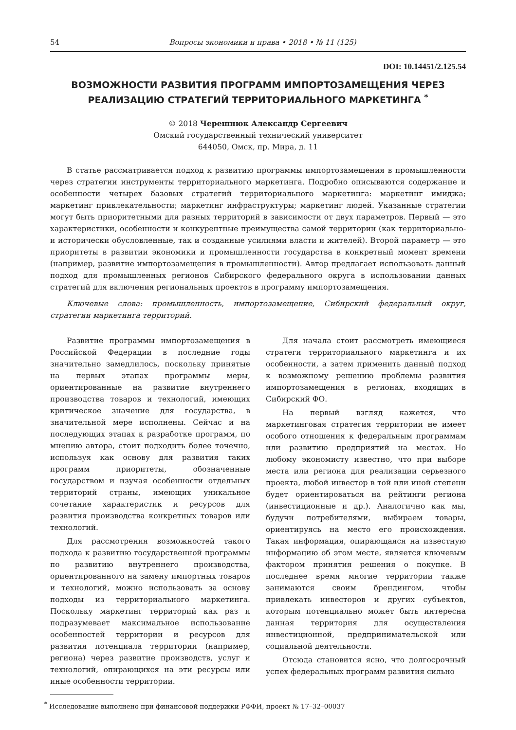54 Вопросы экономики и права • 2018 • № 11 (125)
DOI: 10.14451/2.125.54
ВОЗМОЖНОСТИ РАЗВИТИЯ ПРОГРАММ ИМПОРТОЗАМЕЩЕНИЯ ЧЕРЕЗ РЕАЛИЗАЦИЮ СТРАТЕГИЙ ТЕРРИТОРИАЛЬНОГО МАРКЕТИНГА <sup>*</sup>
© 2018 Черешнюк Александр Сергеевич
Омский государственный технический университет
644050, Омск, пр. Мира, д. 11
В статье рассматривается подход к развитию программы импортозамещения в промышленности через стратегии инструменты территориального маркетинга. Подробно описываются содержание и особенности четырех базовых стратегий территориального маркетинга: маркетинг имиджа; маркетинг привлекательности; маркетинг инфраструктуры; маркетинг людей. Указанные стратегии могут быть приоритетными для разных территорий в зависимости от двух параметров. Первый — это характеристики, особенности и конкурентные преимущества самой территории (как территориально- и исторически обусловленные, так и созданные усилиями власти и жителей). Второй параметр — это приоритеты в развитии экономики и промышленности государства в конкретный момент времени (например, развитие импортозамещения в промышленности). Автор предлагает использовать данный подход для промышленных регионов Сибирского федерального округа в использовании данных стратегий для включения региональных проектов в программу импортозамещения.
Ключевые слова: промышленность, импортозамещение, Сибирский федеральный округ, стратегии маркетинга территорий.
Развитие программы импортозамещения в Российской Федерации в последние годы значительно замедлилось, поскольку принятые на первых этапах программы меры, ориентированные на развитие внутреннего производства товаров и технологий, имеющих критическое значение для государства, в значительной мере исполнены. Сейчас и на последующих этапах к разработке программ, по мнению автора, стоит подходить более точечно, используя как основу для развития таких программ приоритеты, обозначенные государством и изучая особенности отдельных территорий страны, имеющих уникальное сочетание характеристик и ресурсов для развития производства конкретных товаров или технологий.
Для рассмотрения возможностей такого подхода к развитию государственной программы по развитию внутреннего производства, ориентированного на замену импортных товаров и технологий, можно использовать за основу подходы из территориального маркетинга. Поскольку маркетинг территорий как раз и подразумевает максимальное использование особенностей территории и ресурсов для развития потенциала территории (например, региона) через развитие производств, услуг и технологий, опирающихся на эти ресурсы или иные особенности территории.
Для начала стоит рассмотреть имеющиеся стратеги территориального маркетинга и их особенности, а затем применить данный подход к возможному решению проблемы развития импортозамещения в регионах, входящих в Сибирский ФО.
На первый взгляд кажется, что маркетинговая стратегия территории не имеет особого отношения к федеральным программам или развитию предприятий на местах. Но любому экономисту известно, что при выборе места или региона для реализации серьезного проекта, любой инвестор в той или иной степени будет ориентироваться на рейтинги региона (инвестиционные и др.). Аналогично как мы, будучи потребителями, выбираем товары, ориентируясь на место его происхождения. Такая информация, опирающаяся на известную информацию об этом месте, является ключевым фактором принятия решения о покупке. В последнее время многие территории также занимаются своим брендингом, чтобы привлекать инвесторов и других субъектов, которым потенциально может быть интересна данная территория для осуществления инвестиционной, предпринимательской или социальной деятельности.
Отсюда становится ясно, что долгосрочный успех федеральных программ развития сильно
<sup>*</sup> Исследование выполнено при финансовой поддержки РФФИ, проект № 17–32–00037